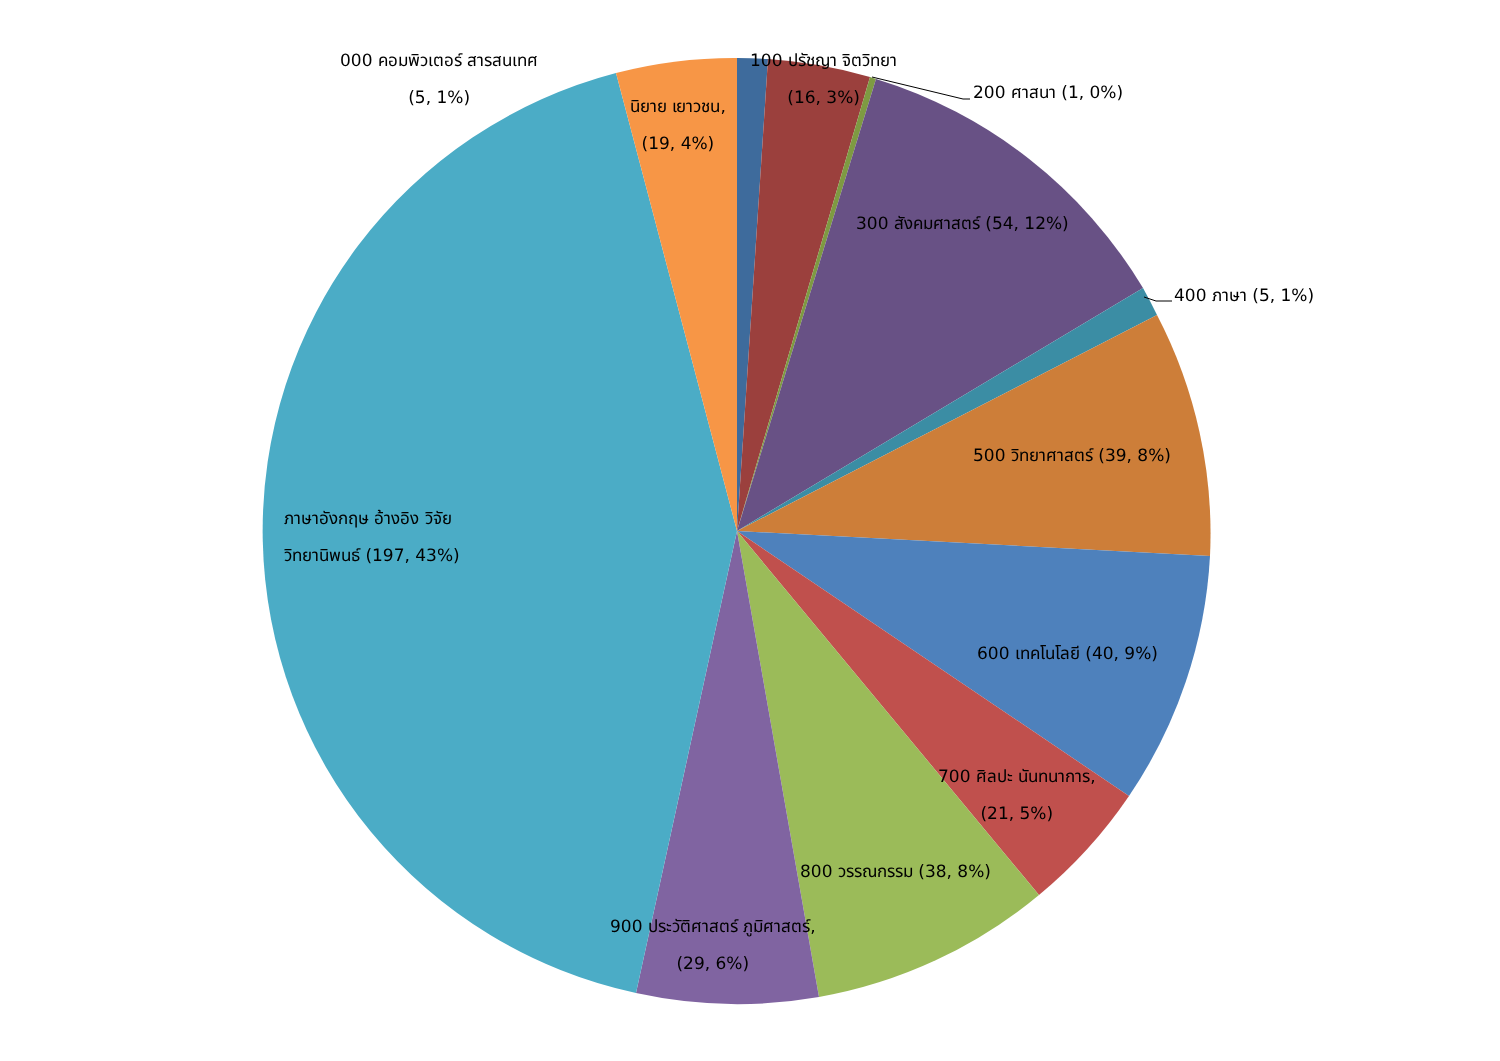000 คอมพิวเตอร์ สารสนเทศ
(5, 1%)
100 ปรัชญา จิตวิทยา
(16, 3%)
200 ศาสนา (1, 0%)
นิยาย เยาวชน,
(19, 4%)
300 สังคมศาสตร์ (54, 12%)
400 ภาษา (5, 1%)
500 วิทยาศาสตร์ (39, 8%)
ภาษาอังกฤษ อ้างอิง วิจัย
วิทยานิพนธ์ (197, 43%)
600 เทคโนโลยี (40, 9%)
700 ศิลปะ นันทนาการ,
(21, 5%)
800 วรรณกรรม (38, 8%)
900 ประวัติศาสตร์ ภูมิศาสตร์,
(29, 6%)